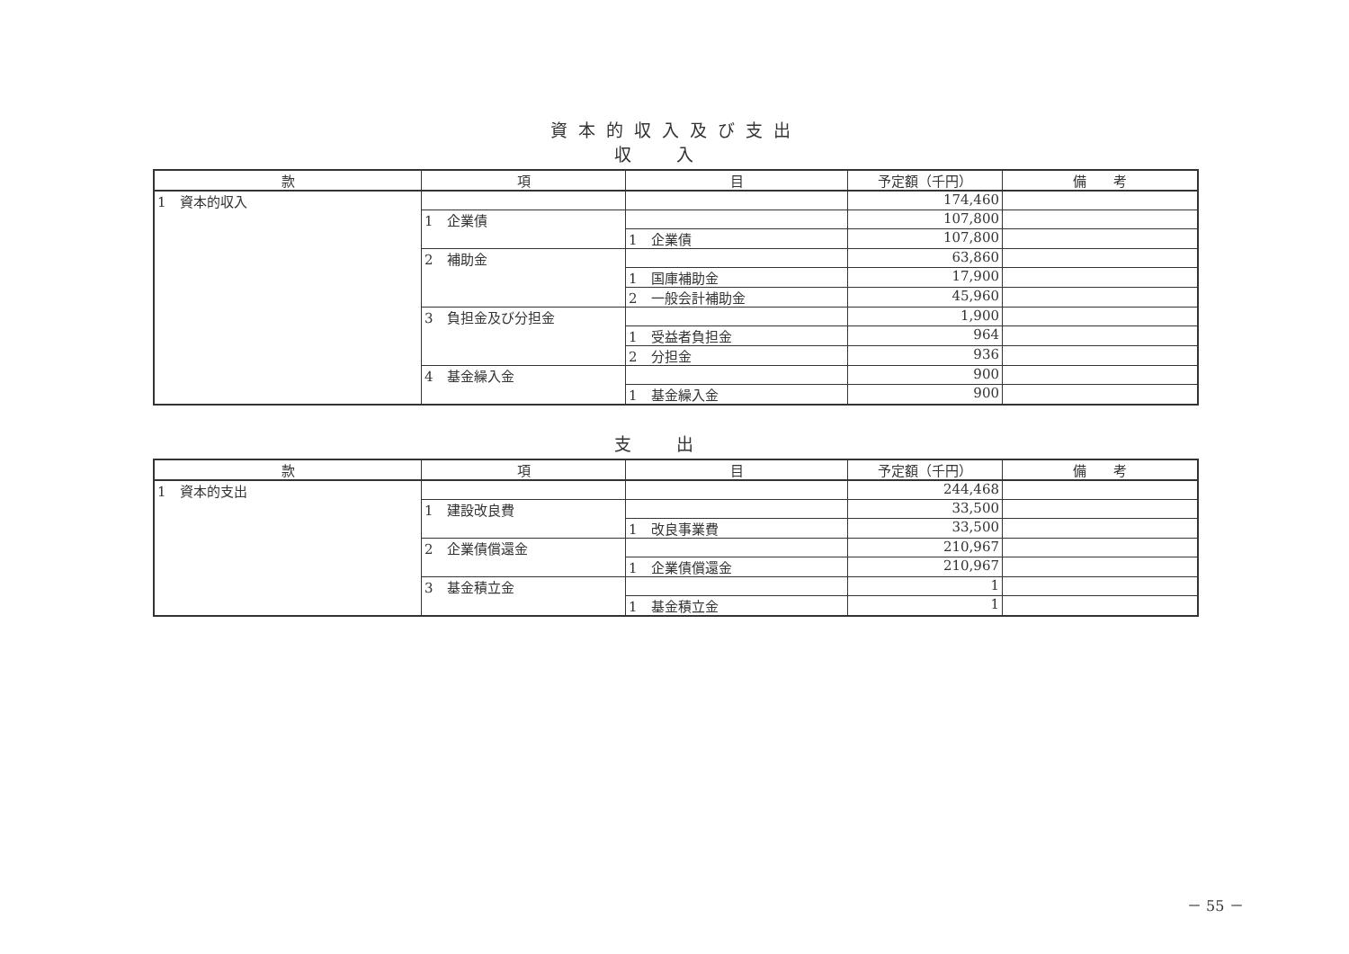資本的収入及び支出
収入
| 款 | 項 | 目 | 予定額（千円） | 備 考 |
| --- | --- | --- | --- | --- |
| 1 資本的収入 | | | 174,460 | |
| | 1 企業債 | | 107,800 | |
| | | 1 企業債 | 107,800 | |
| | 2 補助金 | | 63,860 | |
| | | 1 国庫補助金 | 17,900 | |
| | | 2 一般会計補助金 | 45,960 | |
| | 3 負担金及び分担金 | | 1,900 | |
| | | 1 受益者負担金 | 964 | |
| | | 2 分担金 | 936 | |
| | 4 基金繰入金 | | 900 | |
| | | 1 基金繰入金 | 900 | |
支出
| 款 | 項 | 目 | 予定額（千円） | 備 考 |
| --- | --- | --- | --- | --- |
| 1 資本的支出 | | | 244,468 | |
| | 1 建設改良費 | | 33,500 | |
| | | 1 改良事業費 | 33,500 | |
| | 2 企業債償還金 | | 210,967 | |
| | | 1 企業債償還金 | 210,967 | |
| | 3 基金積立金 | | 1 | |
| | | 1 基金積立金 | 1 | |
－ 55 －